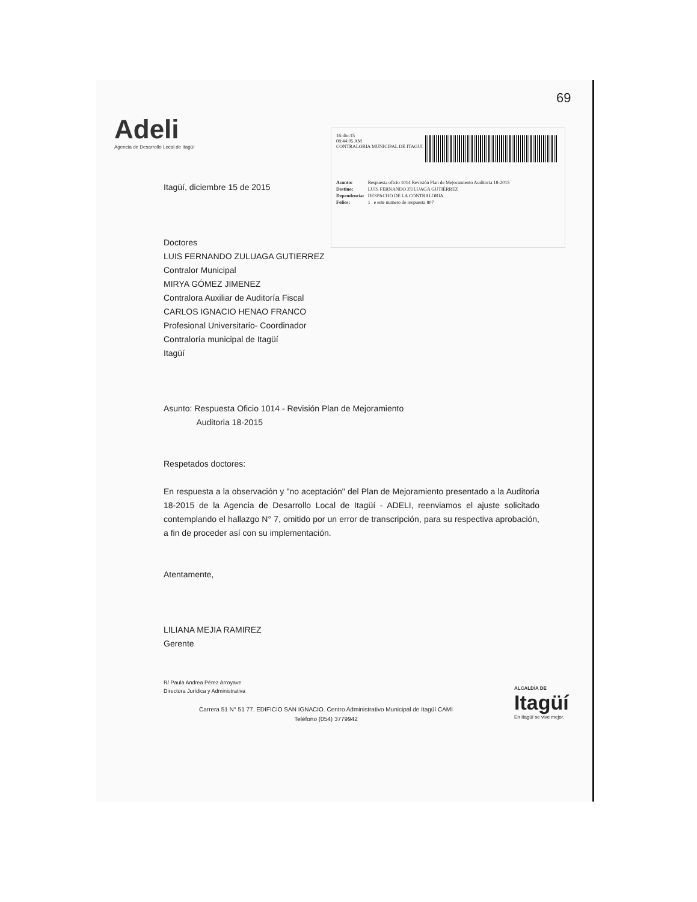Adeli
Agencia de Desarrollo Local de Itagüí
69
16-dic-15
08:44:05 AM
CONTRALORIA MUNICIPAL DE ITAGUI
| Asunto: | Respuesta oficio 1014 Revisión Plan de Mejoramiento Auditoria 18-2015 |
| Destino: | LUIS FERNANDO ZULUAGA GUTIÉRREZ |
| Dependencia: | DESPACHO DE LA CONTRALORIA |
| Folios: | 1 e este numero de respuesta 807 |
Itagüí, diciembre 15 de 2015
Doctores
LUIS FERNANDO ZULUAGA GUTIERREZ
Contralor Municipal
MIRYA GÓMEZ JIMENEZ
Contralora Auxiliar de Auditoría Fiscal
CARLOS IGNACIO HENAO FRANCO
Profesional Universitario- Coordinador
Contraloría municipal de Itagüí
Itagüí
Asunto: Respuesta Oficio 1014 - Revisión Plan de Mejoramiento
Auditoria 18-2015
Respetados doctores:
En respuesta a la observación y "no aceptación" del Plan de Mejoramiento presentado a la Auditoria 18-2015 de la Agencia de Desarrollo Local de Itagüí - ADELI, reenviamos el ajuste solicitado contemplando el hallazgo N° 7, omitido por un error de transcripción, para su respectiva aprobación, a fin de proceder así con su implementación.
Atentamente,
LILIANA MEJIA RAMIREZ
Gerente
R/ Paula Andrea Pérez Arroyave
Directora Jurídica y Administrativa
Carrera 51 N° 51 77. EDIFICIO SAN IGNACIO. Centro Administrativo Municipal de Itagüí CAMI
Teléfono (054) 3779942
ALCALDÍA DE
Itagüí
En Itagüí se vive mejor.